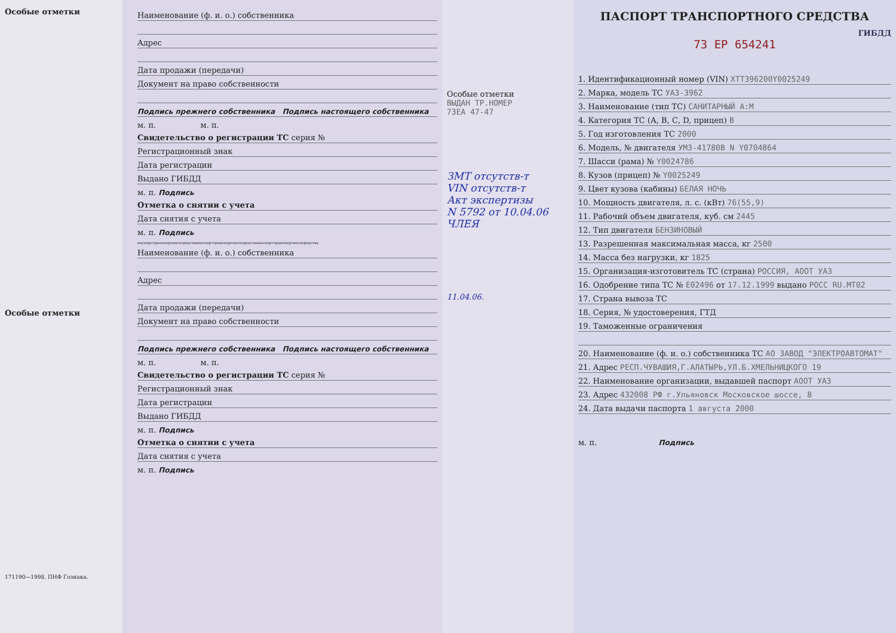Особые отметки
Особые отметки
171190—1998. ПНФ Гознака.
Наименование (ф. и. о.) собственника
Адрес
Дата продажи (передачи)
Документ на право собственности
Подпись прежнего собственника Подпись настоящего собственника
м. п. м. п.
Свидетельство о регистрации ТС серия №
Регистрационный знак
Дата регистрации
Выдано ГИБДД
м. п. Подпись
Отметка о снятии с учета
Дата снятия с учета
м. п. Подпись
паспорттранспортногосредствапаспорттранспортногосредствапаспорттранспортногосредства
Наименование (ф. и. о.) собственника
Адрес
Дата продажи (передачи)
Документ на право собственности
Подпись прежнего собственника Подпись настоящего собственника
м. п. м. п.
Свидетельство о регистрации ТС серия №
Регистрационный знак
Дата регистрации
Выдано ГИБДД
м. п. Подпись
Отметка о снятии с учета
Дата снятия с учета
м. п. Подпись
Особые отметки
ВЫДАН ТР.НОМЕР
73ЕА 47-47
ЗМТ отсутств-т
VIN отсутств-т
Акт экспертизы
N 5792 от 10.04.06
ЧЛЕЯ
11.04.06.
ПАСПОРТ ТРАНСПОРТНОГО СРЕДСТВА
ГИБДД
73 ЕР 654241
1. Идентификационный номер (VIN) XTT396200Y0025249
2. Марка, модель ТС УАЗ-3962
3. Наименование (тип ТС) САНИТАРНЫЙ А:М
4. Категория ТС (А, В, С, D, прицеп) B
5. Год изготовления ТС 2000
6. Модель, № двигателя УМЗ-41780В N Y0704864
7. Шасси (рама) № Y0024786
8. Кузов (прицеп) № Y0025249
9. Цвет кузова (кабины) БЕЛАЯ НОЧЬ
10. Мощность двигателя, л. с. (кВт) 76(55,9)
11. Рабочий объем двигателя, куб. см 2445
12. Тип двигателя БЕНЗИНОВЫЙ
13. Разрешенная максимальная масса, кг 2500
14. Масса без нагрузки, кг 1825
15. Организация-изготовитель ТС (страна) РОССИЯ, АООТ УАЗ
16. Одобрение типа ТС № E02496 от 17.12.1999 выдано РОСС RU.MT02
17. Страна вывоза ТС
18. Серия, № удостоверения, ГТД
19. Таможенные ограничения
20. Наименование (ф. и. о.) собственника ТС АО ЗАВОД "ЭЛЕКТРОАВТОМАТ"
21. Адрес РЕСП.ЧУВАШИЯ,Г.АЛАТЫРЬ,УЛ.Б.ХМЕЛЬНИЦКОГО 19
22. Наименование организации, выдавшей паспорт АООТ УАЗ
23. Адрес 432008 РФ г.Ульяновск Московское шоссе, 8
24. Дата выдачи паспорта 1 августа 2000
м. п. Подпись